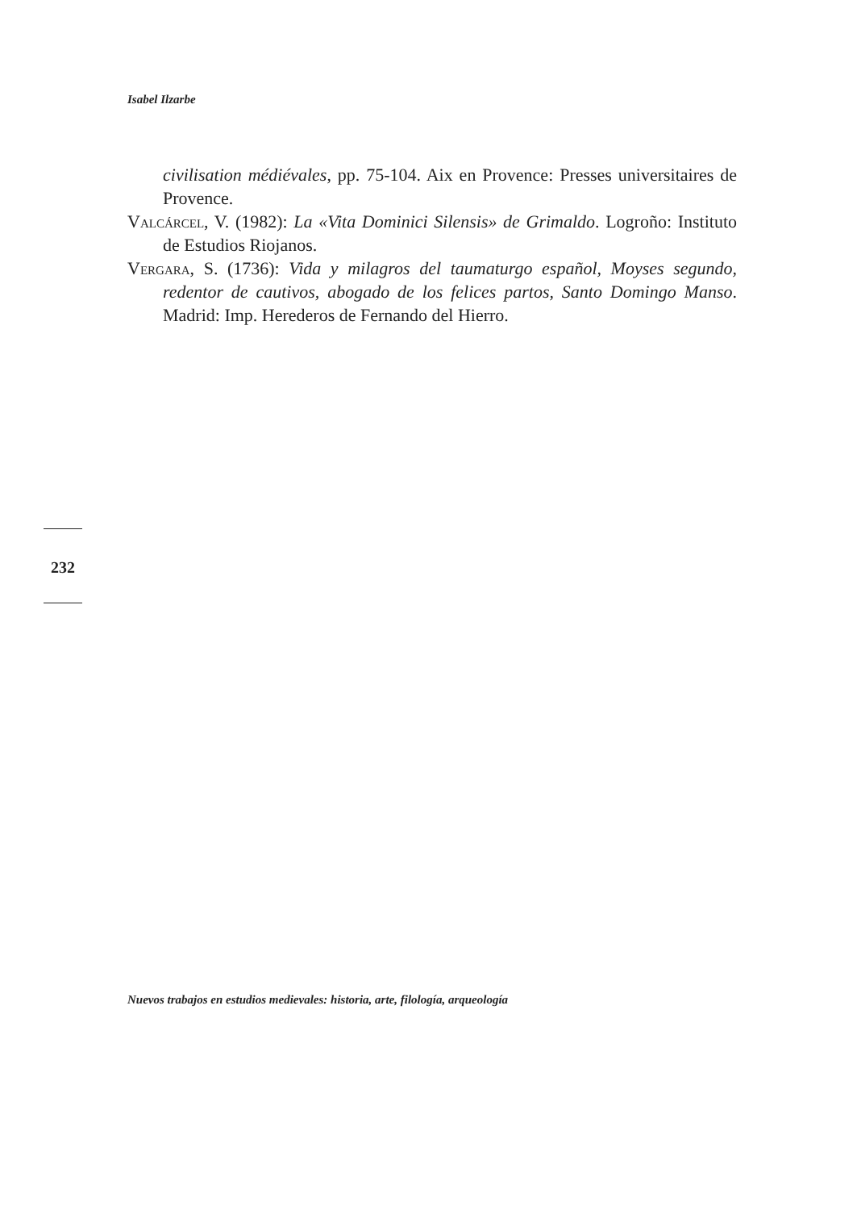Isabel Ilzarbe
civilisation médiévales, pp. 75-104. Aix en Provence: Presses universitaires de Provence.
Valcárcel, V. (1982): La «Vita Dominici Silensis» de Grimaldo. Logroño: Instituto de Estudios Riojanos.
Vergara, S. (1736): Vida y milagros del taumaturgo español, Moyses segundo, redentor de cautivos, abogado de los felices partos, Santo Domingo Manso. Madrid: Imp. Herederos de Fernando del Hierro.
232
Nuevos trabajos en estudios medievales: historia, arte, filología, arqueología